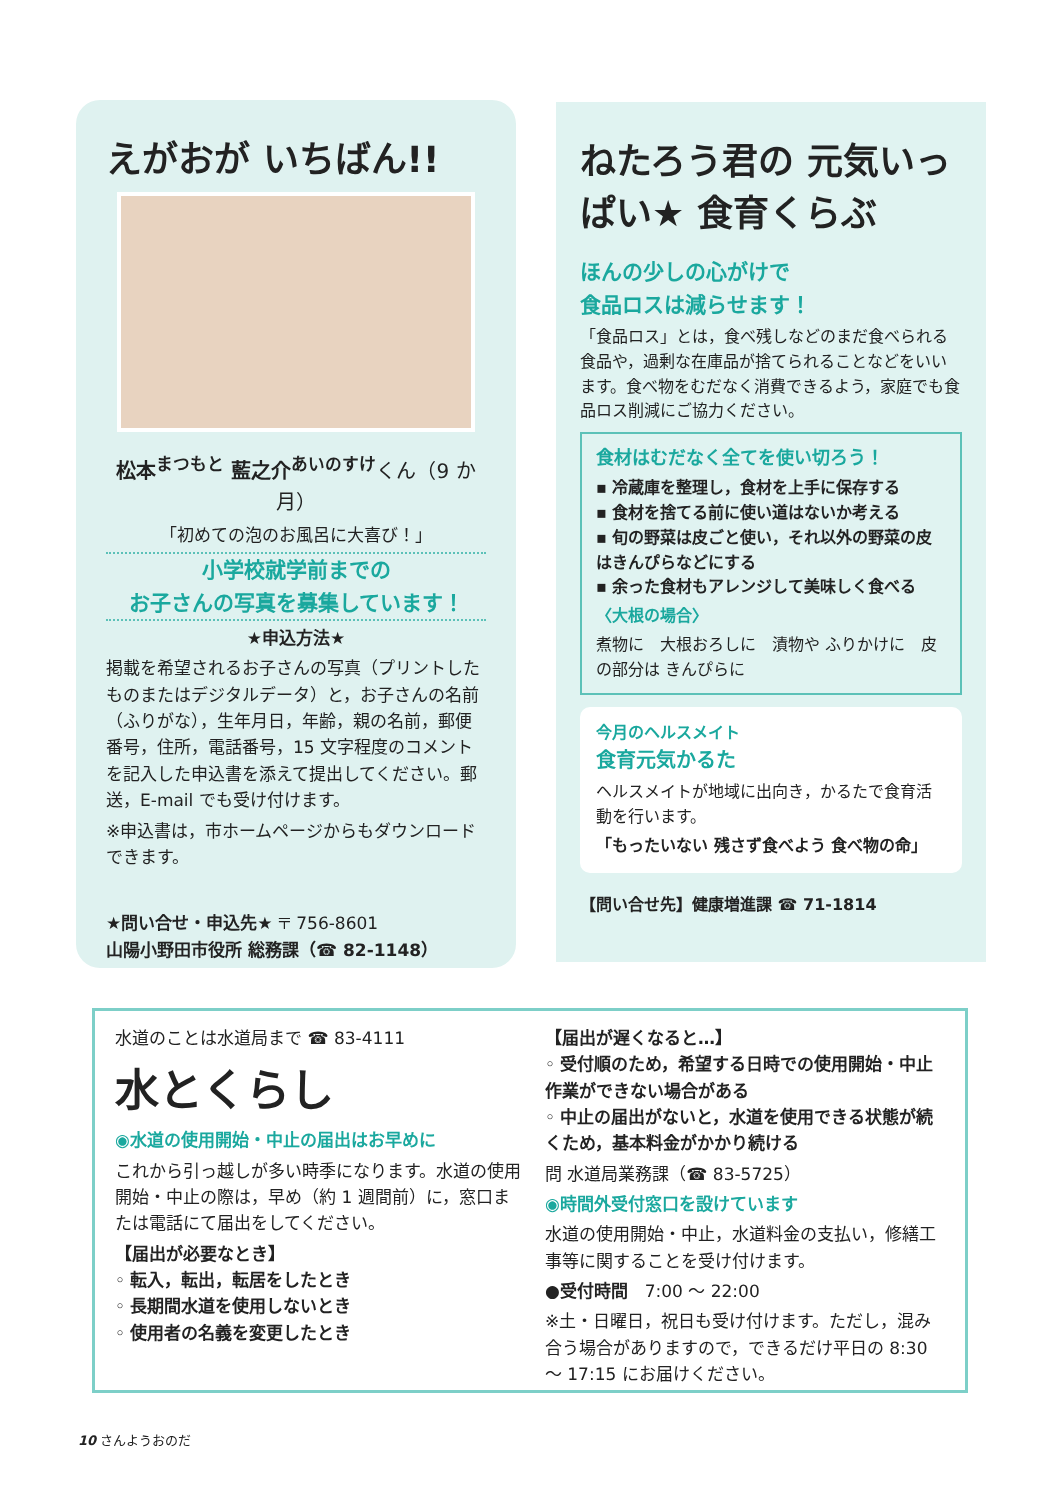えがおが いちばん!!
松本<sup>まつもと</sup> 藍之介<sup>あいのすけ</sup>くん（9 か月）
「初めての泡のお風呂に大喜び！」
小学校就学前までの
お子さんの写真を募集しています！
★申込方法★
掲載を希望されるお子さんの写真（プリントしたものまたはデジタルデータ）と，お子さんの名前（ふりがな），生年月日，年齢，親の名前，郵便番号，住所，電話番号，15 文字程度のコメントを記入した申込書を添えて提出してください。郵送，E-mail でも受け付けます。
※申込書は，市ホームページからもダウンロードできます。
★問い合せ・申込先★ 〒 756-8601
山陽小野田市役所 総務課（☎ 82-1148）
ねたろう君の 元気いっぱい★ 食育くらぶ
ほんの少しの心がけで
食品ロスは減らせます！
「食品ロス」とは，食べ残しなどのまだ食べられる食品や，過剰な在庫品が捨てられることなどをいいます。食べ物をむだなく消費できるよう，家庭でも食品ロス削減にご協力ください。
食材はむだなく全てを使い切ろう！
▪ 冷蔵庫を整理し，食材を上手に保存する
▪ 食材を捨てる前に使い道はないか考える
▪ 旬の野菜は皮ごと使い，それ以外の野菜の皮はきんぴらなどにする
▪ 余った食材もアレンジして美味しく食べる
〈大根の場合〉
煮物に　大根おろしに　漬物や ふりかけに　皮の部分は きんぴらに
今月のヘルスメイト
食育元気かるた
ヘルスメイトが地域に出向き，かるたで食育活動を行います。
「もったいない 残さず食べよう 食べ物の命」
【問い合せ先】健康増進課 ☎ 71-1814
水道のことは水道局まで ☎ 83-4111
水とくらし
◉水道の使用開始・中止の届出はお早めに
これから引っ越しが多い時季になります。水道の使用開始・中止の際は，早め（約 1 週間前）に，窓口または電話にて届出をしてください。
【届出が必要なとき】
◦ 転入，転出，転居をしたとき
◦ 長期間水道を使用しないとき
◦ 使用者の名義を変更したとき
【届出が遅くなると…】
◦ 受付順のため，希望する日時での使用開始・中止作業ができない場合がある
◦ 中止の届出がないと，水道を使用できる状態が続くため，基本料金がかかり続ける
問 水道局業務課（☎ 83-5725）
◉時間外受付窓口を設けています
水道の使用開始・中止，水道料金の支払い，修繕工事等に関することを受け付けます。
●受付時間　7:00 ～ 22:00
※土・日曜日，祝日も受け付けます。ただし，混み合う場合がありますので，できるだけ平日の 8:30 ～ 17:15 にお届けください。
10 さんようおのだ